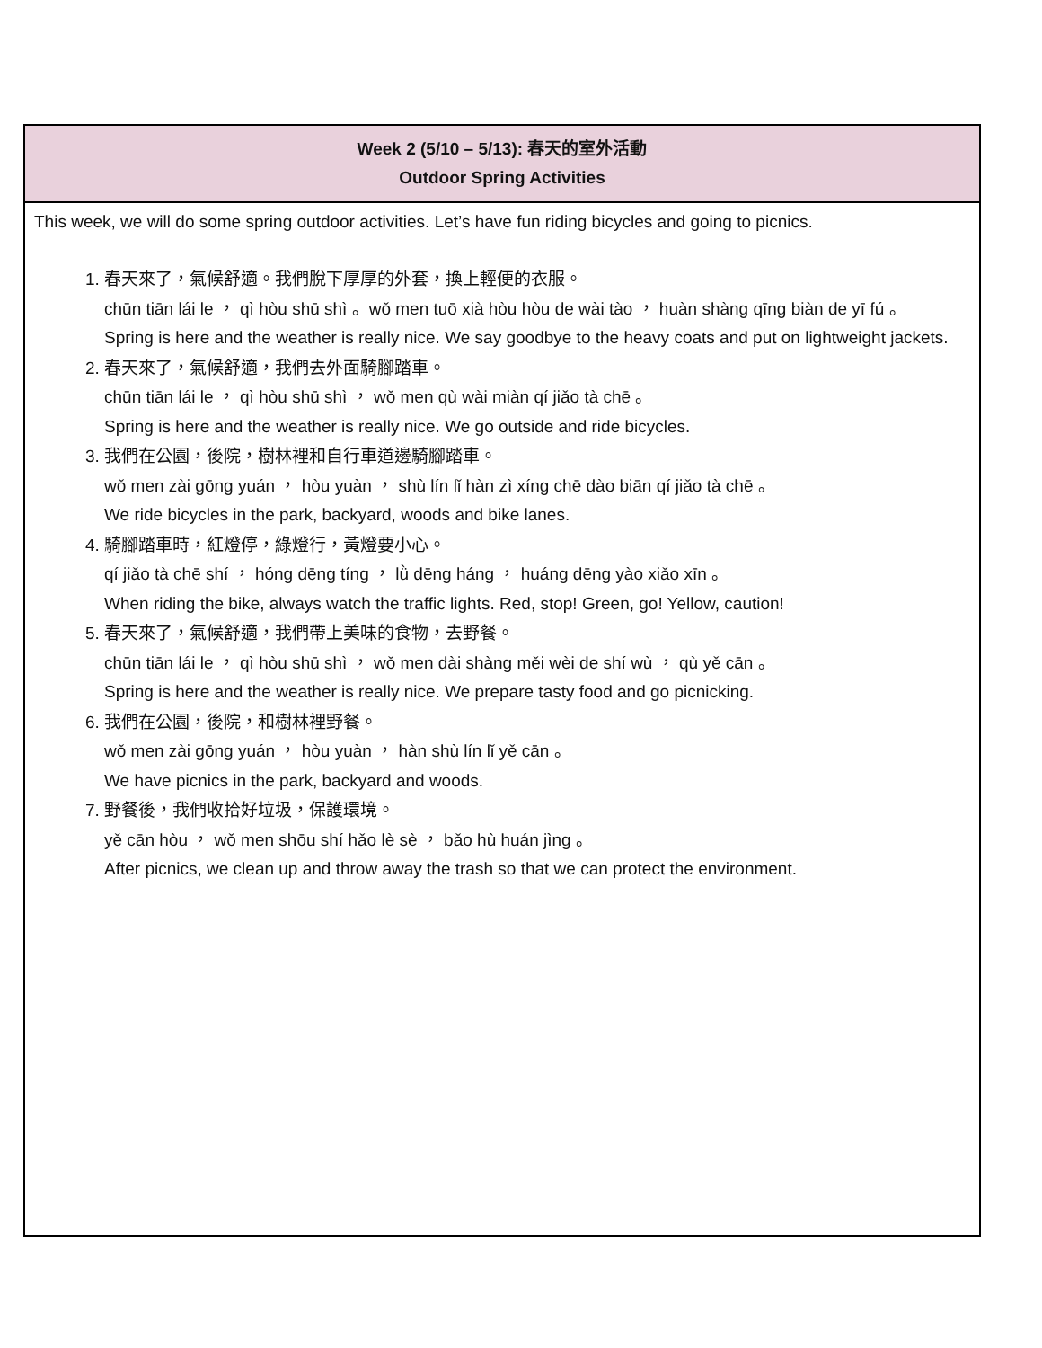| Week 2 (5/10 – 5/13): 春天的室外活動 Outdoor Spring Activities |
| --- |
| This week, we will do some spring outdoor activities. Let’s have fun riding bicycles and going to picnics. 1. 春天來了，氣候舒適。我們脫下厚厚的外套，換上輕便的衣服。 chūn tiān lái le ， qì hòu shū shì 。wǒ men tuō xià hòu hòu de wài tào ， huàn shàng qīng biàn de yī fú 。 Spring is here and the weather is really nice. We say goodbye to the heavy coats and put on lightweight jackets. 2. 春天來了，氣候舒適，我們去外面騎腳踏車。 chūn tiān lái le ， qì hòu shū shì ， wǒ men qù wài miàn qí jiǎo tà chē 。 Spring is here and the weather is really nice. We go outside and ride bicycles. 3. 我們在公園，後院，樹林裡和自行車道邊騎腳踏車。 wǒ men zài gōng yuán ， hòu yuàn ， shù lín lǐ hàn zì xíng chē dào biān qí jiǎo tà chē 。 We ride bicycles in the park, backyard, woods and bike lanes. 4. 騎腳踏車時，紅燈停，綠燈行，黃燈要小心。 qí jiǎo tà chē shí ， hóng dēng tíng ， lǜ dēng háng ， huáng dēng yào xiǎo xīn 。 When riding the bike, always watch the traffic lights. Red, stop! Green, go! Yellow, caution! 5. 春天來了，氣候舒適，我們帶上美味的食物，去野餐。 chūn tiān lái le ， qì hòu shū shì ， wǒ men dài shàng měi wèi de shí wù ， qù yě cān 。 Spring is here and the weather is really nice. We prepare tasty food and go picnicking. 6. 我們在公園，後院，和樹林裡野餐。 wǒ men zài gōng yuán ， hòu yuàn ， hàn shù lín lǐ yě cān 。 We have picnics in the park, backyard and woods. 7. 野餐後，我們收拾好垃圾，保護環境。 yě cān hòu ， wǒ men shōu shí hǎo lè sè ， bǎo hù huán jìng 。 After picnics, we clean up and throw away the trash so that we can protect the environment. |